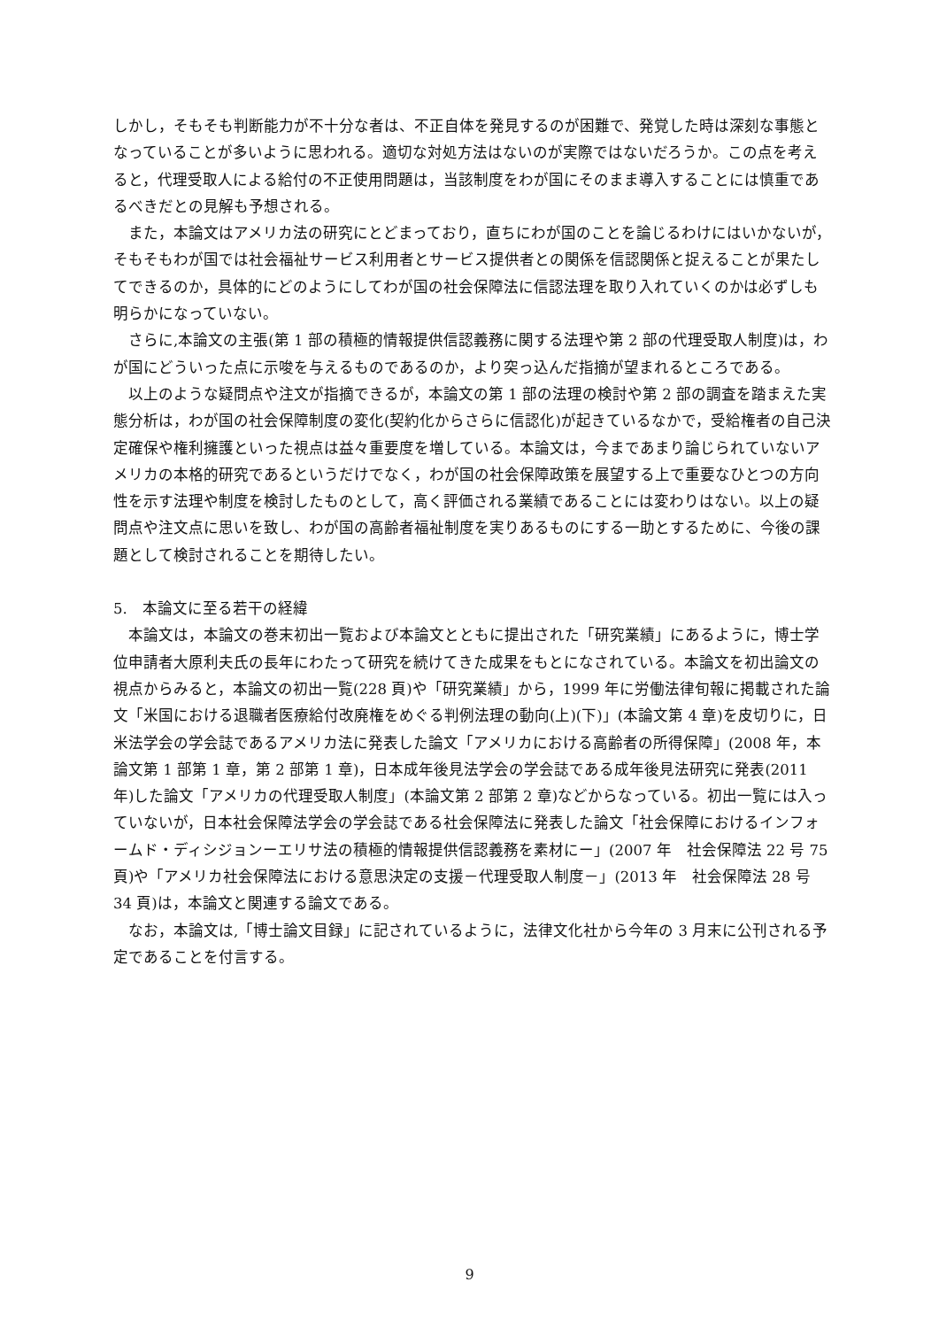しかし，そもそも判断能力が不十分な者は、不正自体を発見するのが困難で、発覚した時は深刻な事態となっていることが多いように思われる。適切な対処方法はないのが実際ではないだろうか。この点を考えると，代理受取人による給付の不正使用問題は，当該制度をわが国にそのまま導入することには慎重であるべきだとの見解も予想される。
　また，本論文はアメリカ法の研究にとどまっており，直ちにわが国のことを論じるわけにはいかないが，そもそもわが国では社会福祉サービス利用者とサービス提供者との関係を信認関係と捉えることが果たしてできるのか，具体的にどのようにしてわが国の社会保障法に信認法理を取り入れていくのかは必ずしも明らかになっていない。
　さらに,本論文の主張(第 1 部の積極的情報提供信認義務に関する法理や第 2 部の代理受取人制度)は，わが国にどういった点に示唆を与えるものであるのか，より突っ込んだ指摘が望まれるところである。
　以上のような疑問点や注文が指摘できるが，本論文の第 1 部の法理の検討や第 2 部の調査を踏まえた実態分析は，わが国の社会保障制度の変化(契約化からさらに信認化)が起きているなかで，受給権者の自己決定確保や権利擁護といった視点は益々重要度を増している。本論文は，今まであまり論じられていないアメリカの本格的研究であるというだけでなく，わが国の社会保障政策を展望する上で重要なひとつの方向性を示す法理や制度を検討したものとして，高く評価される業績であることには変わりはない。以上の疑問点や注文点に思いを致し、わが国の高齢者福祉制度を実りあるものにする一助とするために、今後の課題として検討されることを期待したい。
5.　本論文に至る若干の経緯
　本論文は，本論文の巻末初出一覧および本論文とともに提出された「研究業績」にあるように，博士学位申請者大原利夫氏の長年にわたって研究を続けてきた成果をもとになされている。本論文を初出論文の視点からみると，本論文の初出一覧(228 頁)や「研究業績」から，1999 年に労働法律旬報に掲載された論文「米国における退職者医療給付改廃権をめぐる判例法理の動向(上)(下)」(本論文第 4 章)を皮切りに，日米法学会の学会誌であるアメリカ法に発表した論文「アメリカにおける高齢者の所得保障」(2008 年，本論文第 1 部第 1 章，第 2 部第 1 章)，日本成年後見法学会の学会誌である成年後見法研究に発表(2011 年)した論文「アメリカの代理受取人制度」(本論文第 2 部第 2 章)などからなっている。初出一覧には入っていないが，日本社会保障法学会の学会誌である社会保障法に発表した論文「社会保障におけるインフォームド・ディシジョンーエリサ法の積極的情報提供信認義務を素材にー」(2007 年　社会保障法 22 号 75 頁)や「アメリカ社会保障法における意思決定の支援－代理受取人制度－」(2013 年　社会保障法 28 号 34 頁)は，本論文と関連する論文である。
　なお，本論文は,「博士論文目録」に記されているように，法律文化社から今年の 3 月末に公刊される予定であることを付言する。
9